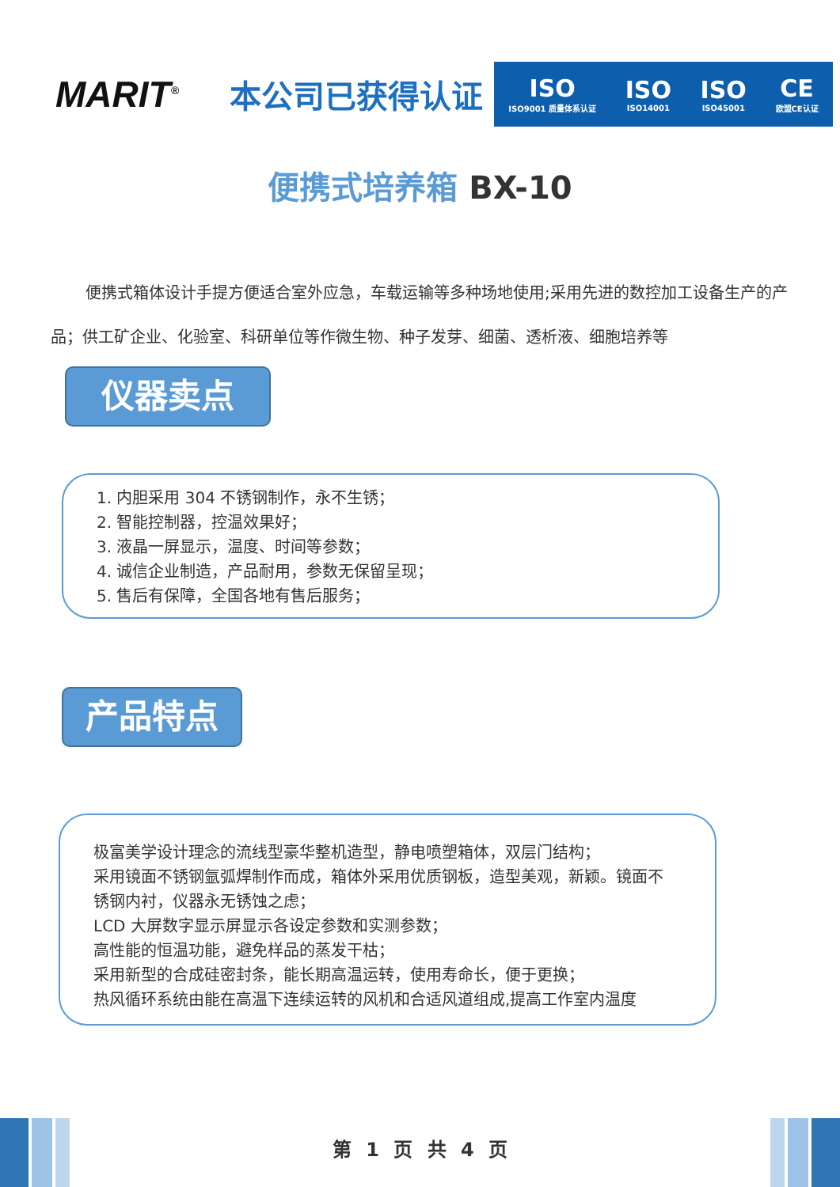MARIT<sup>®</sup>
本公司已获得认证
ISO
ISO9001 质量体系认证
ISO
ISO14001
ISO
ISO45001
CE
欧盟CE认证
便携式培养箱 BX-10
便携式箱体设计手提方便适合室外应急，车载运输等多种场地使用;采用先进的数控加工设备生产的产品；供工矿企业、化验室、科研单位等作微生物、种子发芽、细菌、透析液、细胞培养等
仪器卖点
1. 内胆采用 304 不锈钢制作，永不生锈；
2. 智能控制器，控温效果好；
3. 液晶一屏显示，温度、时间等参数；
4. 诚信企业制造，产品耐用，参数无保留呈现；
5. 售后有保障，全国各地有售后服务；
产品特点
极富美学设计理念的流线型豪华整机造型，静电喷塑箱体，双层门结构；
采用镜面不锈钢氩弧焊制作而成，箱体外采用优质钢板，造型美观，新颖。镜面不锈钢内衬，仪器永无锈蚀之虑；
LCD 大屏数字显示屏显示各设定参数和实测参数；
高性能的恒温功能，避免样品的蒸发干枯；
采用新型的合成硅密封条，能长期高温运转，使用寿命长，便于更换；
热风循环系统由能在高温下连续运转的风机和合适风道组成,提高工作室内温度
第 1 页 共 4 页